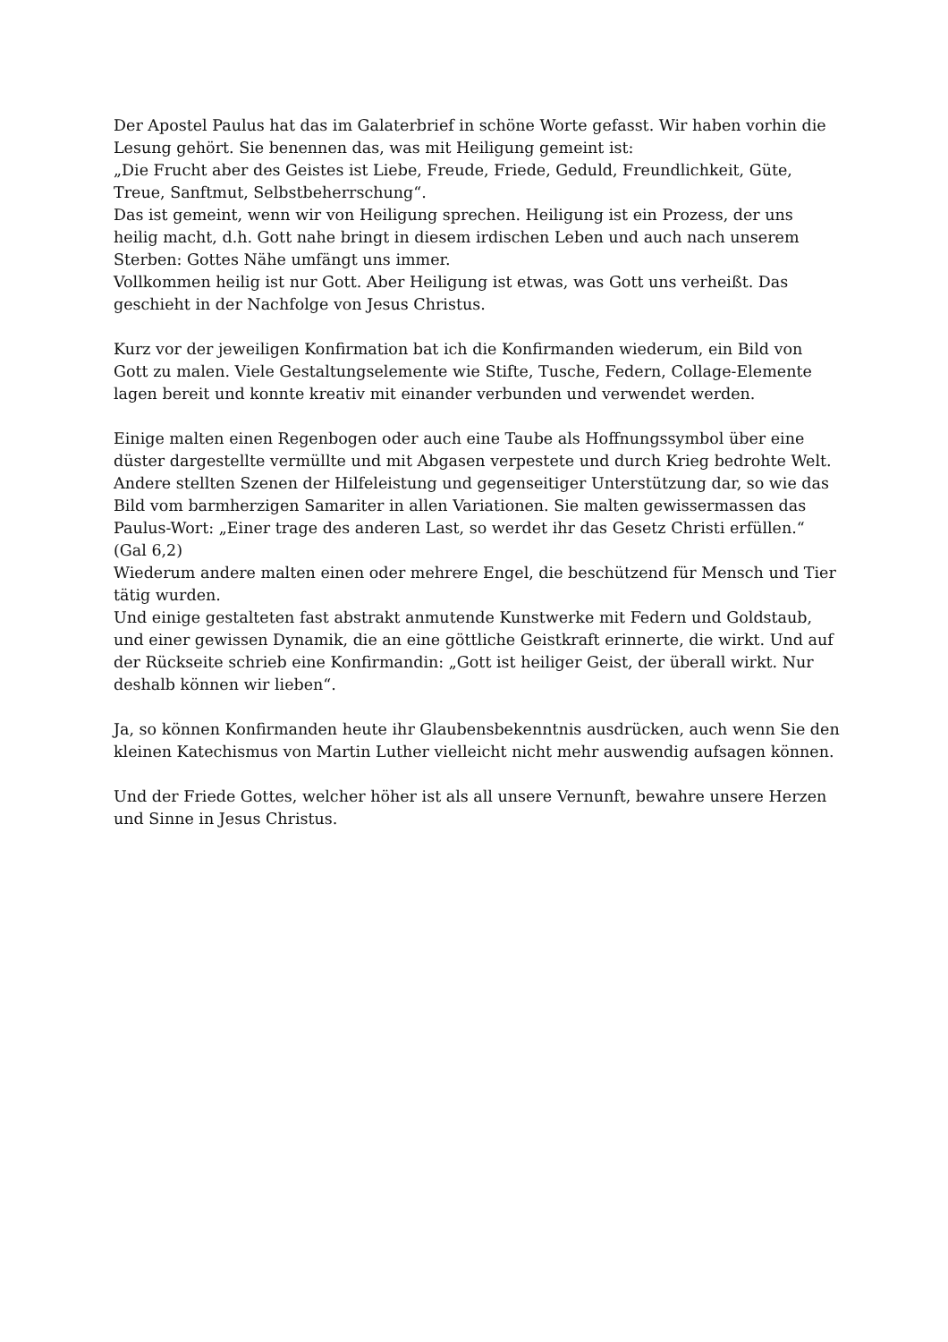Der Apostel Paulus hat das im Galaterbrief in schöne Worte gefasst. Wir haben vorhin die Lesung gehört. Sie benennen das, was mit Heiligung gemeint ist:
„Die Frucht aber des Geistes ist Liebe, Freude, Friede, Geduld, Freundlichkeit, Güte, Treue, Sanftmut, Selbstbeherrschung“.
Das ist gemeint, wenn wir von Heiligung sprechen. Heiligung ist ein Prozess, der uns heilig macht, d.h. Gott nahe bringt in diesem irdischen Leben und auch nach unserem Sterben: Gottes Nähe umfängt uns immer.
Vollkommen heilig ist nur Gott. Aber Heiligung ist etwas, was Gott uns verheißt. Das geschieht in der Nachfolge von Jesus Christus.
Kurz vor der jeweiligen Konfirmation bat ich die Konfirmanden wiederum, ein Bild von Gott zu malen. Viele Gestaltungselemente wie Stifte, Tusche, Federn, Collage-Elemente lagen bereit und konnte kreativ mit einander verbunden und verwendet werden.
Einige malten einen Regenbogen oder auch eine Taube als Hoffnungssymbol über eine düster dargestellte vermüllte und mit Abgasen verpestete und durch Krieg bedrohte Welt.
Andere stellten Szenen der Hilfeleistung und gegenseitiger Unterstützung dar, so wie das Bild vom barmherzigen Samariter in allen Variationen. Sie malten gewissermassen das Paulus-Wort: „Einer trage des anderen Last, so werdet ihr das Gesetz Christi erfüllen.“ (Gal 6,2)
Wiederum andere malten einen oder mehrere Engel, die beschützend für Mensch und Tier tätig wurden.
Und einige gestalteten fast abstrakt anmutende Kunstwerke mit Federn und Goldstaub, und einer gewissen Dynamik, die an eine göttliche Geistkraft erinnerte, die wirkt. Und auf der Rückseite schrieb eine Konfirmandin: „Gott ist heiliger Geist, der überall wirkt. Nur deshalb können wir lieben“.
Ja, so können Konfirmanden heute ihr Glaubensbekenntnis ausdrücken, auch wenn Sie den kleinen Katechismus von Martin Luther vielleicht nicht mehr auswendig aufsagen können.
Und der Friede Gottes, welcher höher ist als all unsere Vernunft, bewahre unsere Herzen und Sinne in Jesus Christus.